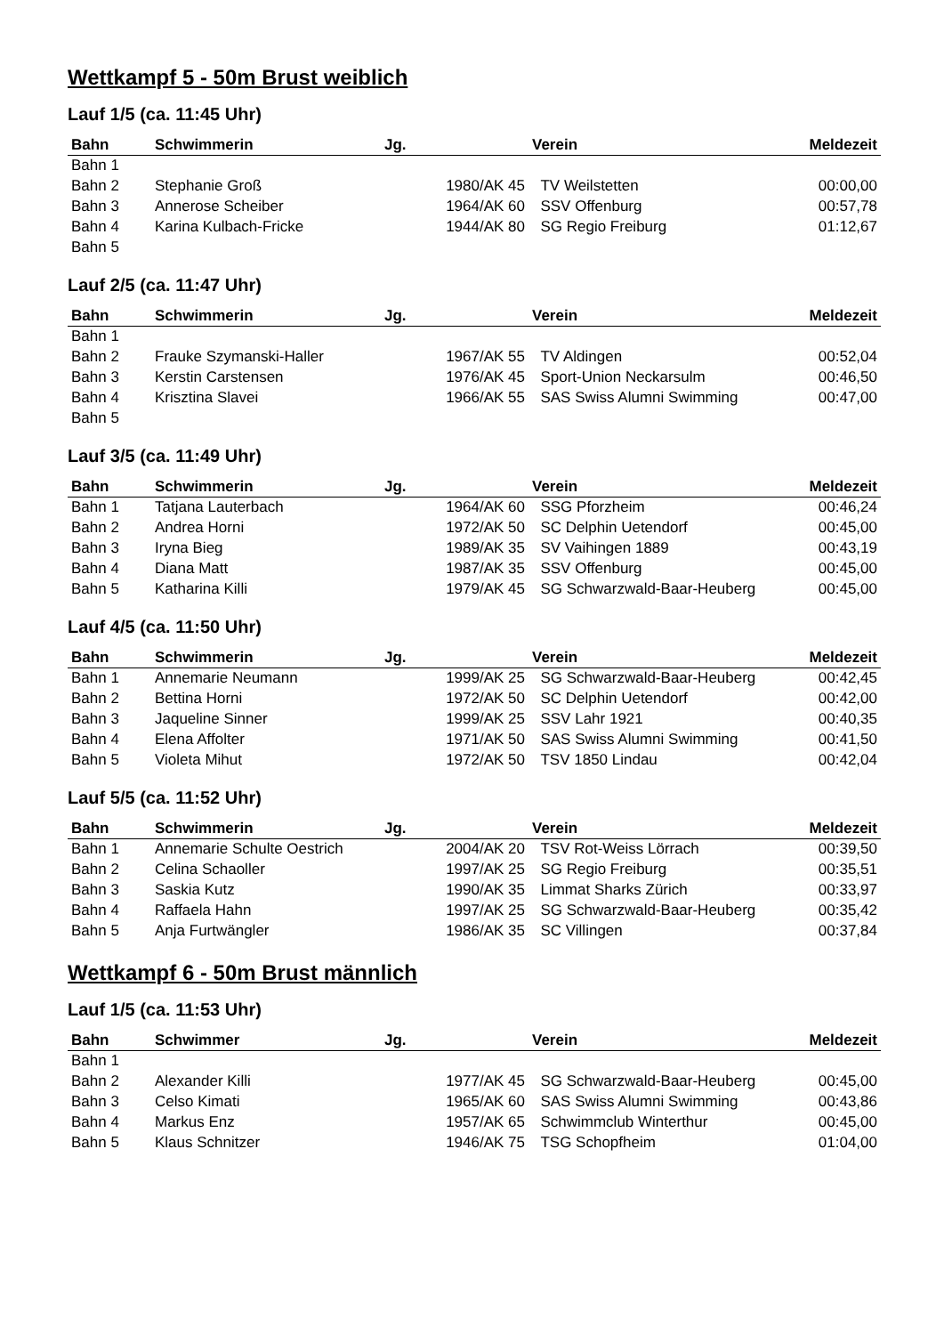Wettkampf 5 - 50m Brust weiblich
Lauf 1/5 (ca. 11:45 Uhr)
| Bahn | Schwimmerin | Jg. | Verein | Meldezeit |
| --- | --- | --- | --- | --- |
| Bahn 1 | | | | |
| Bahn 2 | Stephanie Groß | 1980/AK 45 | TV Weilstetten | 00:00,00 |
| Bahn 3 | Annerose Scheiber | 1964/AK 60 | SSV Offenburg | 00:57,78 |
| Bahn 4 | Karina Kulbach-Fricke | 1944/AK 80 | SG Regio Freiburg | 01:12,67 |
| Bahn 5 | | | | |
Lauf 2/5 (ca. 11:47 Uhr)
| Bahn | Schwimmerin | Jg. | Verein | Meldezeit |
| --- | --- | --- | --- | --- |
| Bahn 1 | | | | |
| Bahn 2 | Frauke Szymanski-Haller | 1967/AK 55 | TV Aldingen | 00:52,04 |
| Bahn 3 | Kerstin Carstensen | 1976/AK 45 | Sport-Union Neckarsulm | 00:46,50 |
| Bahn 4 | Krisztina Slavei | 1966/AK 55 | SAS Swiss Alumni Swimming | 00:47,00 |
| Bahn 5 | | | | |
Lauf 3/5 (ca. 11:49 Uhr)
| Bahn | Schwimmerin | Jg. | Verein | Meldezeit |
| --- | --- | --- | --- | --- |
| Bahn 1 | Tatjana Lauterbach | 1964/AK 60 | SSG Pforzheim | 00:46,24 |
| Bahn 2 | Andrea Horni | 1972/AK 50 | SC Delphin Uetendorf | 00:45,00 |
| Bahn 3 | Iryna Bieg | 1989/AK 35 | SV Vaihingen 1889 | 00:43,19 |
| Bahn 4 | Diana Matt | 1987/AK 35 | SSV Offenburg | 00:45,00 |
| Bahn 5 | Katharina Killi | 1979/AK 45 | SG Schwarzwald-Baar-Heuberg | 00:45,00 |
Lauf 4/5 (ca. 11:50 Uhr)
| Bahn | Schwimmerin | Jg. | Verein | Meldezeit |
| --- | --- | --- | --- | --- |
| Bahn 1 | Annemarie Neumann | 1999/AK 25 | SG Schwarzwald-Baar-Heuberg | 00:42,45 |
| Bahn 2 | Bettina Horni | 1972/AK 50 | SC Delphin Uetendorf | 00:42,00 |
| Bahn 3 | Jaqueline Sinner | 1999/AK 25 | SSV Lahr 1921 | 00:40,35 |
| Bahn 4 | Elena Affolter | 1971/AK 50 | SAS Swiss Alumni Swimming | 00:41,50 |
| Bahn 5 | Violeta Mihut | 1972/AK 50 | TSV 1850 Lindau | 00:42,04 |
Lauf 5/5 (ca. 11:52 Uhr)
| Bahn | Schwimmerin | Jg. | Verein | Meldezeit |
| --- | --- | --- | --- | --- |
| Bahn 1 | Annemarie Schulte Oestrich | 2004/AK 20 | TSV Rot-Weiss Lörrach | 00:39,50 |
| Bahn 2 | Celina Schaoller | 1997/AK 25 | SG Regio Freiburg | 00:35,51 |
| Bahn 3 | Saskia Kutz | 1990/AK 35 | Limmat Sharks Zürich | 00:33,97 |
| Bahn 4 | Raffaela Hahn | 1997/AK 25 | SG Schwarzwald-Baar-Heuberg | 00:35,42 |
| Bahn 5 | Anja Furtwängler | 1986/AK 35 | SC Villingen | 00:37,84 |
Wettkampf 6 - 50m Brust männlich
Lauf 1/5 (ca. 11:53 Uhr)
| Bahn | Schwimmer | Jg. | Verein | Meldezeit |
| --- | --- | --- | --- | --- |
| Bahn 1 | | | | |
| Bahn 2 | Alexander Killi | 1977/AK 45 | SG Schwarzwald-Baar-Heuberg | 00:45,00 |
| Bahn 3 | Celso Kimati | 1965/AK 60 | SAS Swiss Alumni Swimming | 00:43,86 |
| Bahn 4 | Markus Enz | 1957/AK 65 | Schwimmclub Winterthur | 00:45,00 |
| Bahn 5 | Klaus Schnitzer | 1946/AK 75 | TSG Schopfheim | 01:04,00 |